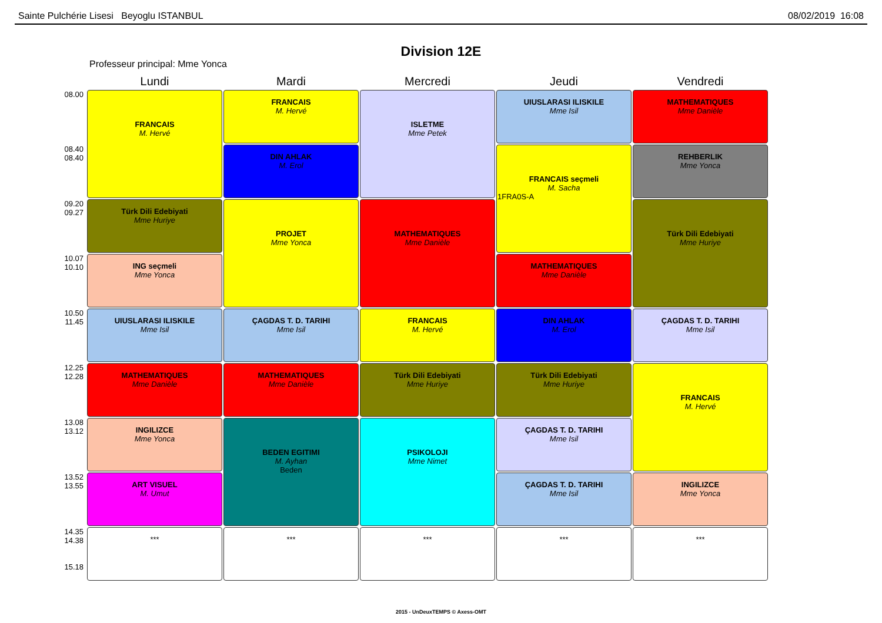Sainte Pulchérie Lisesi Beyoglu ISTANBUL 08/02/2019 16:08
Division 12E
Professeur principal: Mme Yonca
| | Lundi | Mardi | Mercredi | Jeudi | Vendredi |
| --- | --- | --- | --- | --- | --- |
| 08.00 | FRANCAIS M. Hervé | FRANCAIS M. Hervé | ISLETME Mme Petek | UIUSLARASI ILISKILE Mme Isil | MATHEMATIQUES Mme Danièle |
| 08.40 08.40 | | DIN AHLAK M. Erol | | FRANCAIS seçmeli M. Sacha 1FRA0S-A | REHBERLIK Mme Yonca |
| 09.20 09.27 | Türk Dili Edebiyati Mme Huriye | PROJET Mme Yonca | MATHEMATIQUES Mme Danièle | | Türk Dili Edebiyati Mme Huriye |
| 10.07 10.10 | ING seçmeli Mme Yonca | | | MATHEMATIQUES Mme Danièle | |
| 10.50 11.45 | UIUSLARASI ILISKILE Mme Isil | ÇAGDAS T. D. TARIHI Mme Isil | FRANCAIS M. Hervé | DIN AHLAK M. Erol | ÇAGDAS T. D. TARIHI Mme Isil |
| 12.25 12.28 | MATHEMATIQUES Mme Danièle | MATHEMATIQUES Mme Danièle | Türk Dili Edebiyati Mme Huriye | Türk Dili Edebiyati Mme Huriye | FRANCAIS M. Hervé |
| 13.08 13.12 | INGILIZCE Mme Yonca | BEDEN EGITIMI M. Ayhan Beden | PSIKOLOJI Mme Nimet | ÇAGDAS T. D. TARIHI Mme Isil | |
| 13.52 13.55 | ART VISUEL M. Umut | | | ÇAGDAS T. D. TARIHI Mme Isil | INGILIZCE Mme Yonca |
| 14.35 14.38 15.18 | *** | *** | *** | *** | *** |
2015 - UnDeuxTEMPS © Axess-OMT